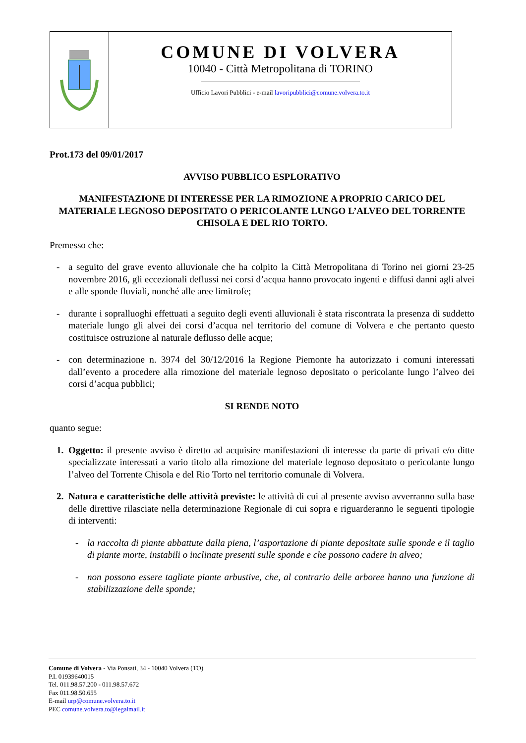COMUNE DI VOLVERA
10040 - Città Metropolitana di TORINO
Ufficio Lavori Pubblici - e-mail lavoripubblici@comune.volvera.to.it
Prot.173 del 09/01/2017
AVVISO PUBBLICO ESPLORATIVO
MANIFESTAZIONE DI INTERESSE PER LA RIMOZIONE A PROPRIO CARICO DEL MATERIALE LEGNOSO DEPOSITATO O PERICOLANTE LUNGO L’ALVEO DEL TORRENTE CHISOLA E DEL RIO TORTO.
Premesso che:
- a seguito del grave evento alluvionale che ha colpito la Città Metropolitana di Torino nei giorni 23-25 novembre 2016, gli eccezionali deflussi nei corsi d’acqua hanno provocato ingenti e diffusi danni agli alvei e alle sponde fluviali, nonché alle aree limitrofe;
- durante i sopralluoghi effettuati a seguito degli eventi alluvionali è stata riscontrata la presenza di suddetto materiale lungo gli alvei dei corsi d’acqua nel territorio del comune di Volvera e che pertanto questo costituisce ostruzione al naturale deflusso delle acque;
- con determinazione n. 3974 del 30/12/2016 la Regione Piemonte ha autorizzato i comuni interessati dall’evento a procedere alla rimozione del materiale legnoso depositato o pericolante lungo l’alveo dei corsi d’acqua pubblici;
SI RENDE NOTO
quanto segue:
1. Oggetto: il presente avviso è diretto ad acquisire manifestazioni di interesse da parte di privati e/o ditte specializzate interessati a vario titolo alla rimozione del materiale legnoso depositato o pericolante lungo l’alveo del Torrente Chisola e del Rio Torto nel territorio comunale di Volvera.
2. Natura e caratteristiche delle attività previste: le attività di cui al presente avviso avverranno sulla base delle direttive rilasciate nella determinazione Regionale di cui sopra e riguarderanno le seguenti tipologie di interventi:
- la raccolta di piante abbattute dalla piena, l’asportazione di piante depositate sulle sponde e il taglio di piante morte, instabili o inclinate presenti sulle sponde e che possono cadere in alveo;
- non possono essere tagliate piante arbustive, che, al contrario delle arboree hanno una funzione di stabilizzazione delle sponde;
Comune di Volvera - Via Ponsati, 34 - 10040 Volvera (TO)
P.I. 01939640015
Tel. 011.98.57.200 - 011.98.57.672
Fax 011.98.50.655
E-mail urp@comune.volvera.to.it
PEC comune.volvera.to@legalmail.it